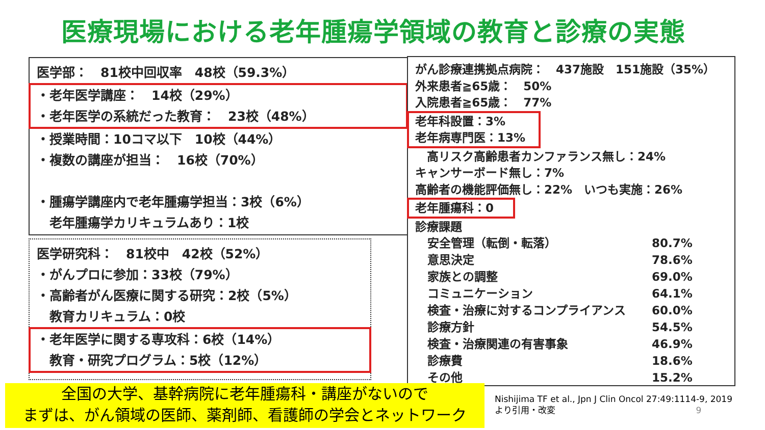医療現場における老年腫瘍学領域の教育と診療の実態
医学部：　81校中回収率　48校（59.3%）
・老年医学講座：　14校（29%）
・老年医学の系統だった教育：　23校（48%）
・授業時間：10コマ以下　10校（44%）
・複数の講座が担当：　16校（70%）
・腫瘍学講座内で老年腫瘍学担当：3校（6%）
　老年腫瘍学カリキュラムあり：1校
医学研究科：　81校中　42校（52%）
・がんプロに参加：33校（79%）
・高齢者がん医療に関する研究：2校（5%）
　教育カリキュラム：0校
・老年医学に関する専攻科：6校（14%）
　教育・研究プログラム：5校（12%）
がん診療連携拠点病院：　437施設　151施設（35%）
外来患者≧65歳：　50%
入院患者≧65歳：　77%
老年科設置：3%
老年病専門医：13%
　高リスク高齢患者カンファランス無し：24%
キャンサーボード無し：7%
高齢者の機能評価無し：22%　いつも実施：26%
老年腫瘍科：0
診療課題
| 安全管理（転倒・転落） | 80.7% |
| 意思決定 | 78.6% |
| 家族との調整 | 69.0% |
| コミュニケーション | 64.1% |
| 検査・治療に対するコンプライアンス | 60.0% |
| 診療方針 | 54.5% |
| 検査・治療関連の有害事象 | 46.9% |
| 診療費 | 18.6% |
| その他 | 15.2% |
全国の大学、基幹病院に老年腫瘍科・講座がないので
まずは、がん領域の医師、薬剤師、看護師の学会とネットワーク
Nishijima TF et al., Jpn J Clin Oncol 27:49:1114-9, 2019
より引用・改変 9